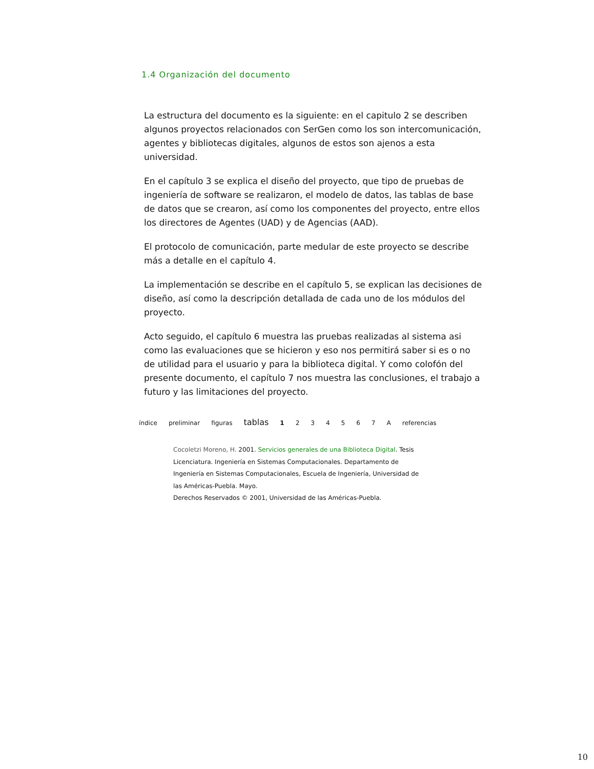1.4 Organización del documento
La estructura del documento es la siguiente: en el capitulo 2 se describen algunos proyectos relacionados con SerGen como los son intercomunicación, agentes y bibliotecas digitales, algunos de estos son ajenos a esta universidad.
En el capítulo 3 se explica el diseño del proyecto, que tipo de pruebas de ingeniería de software se realizaron, el modelo de datos, las tablas de base de datos que se crearon, así como los componentes del proyecto, entre ellos los directores de Agentes (UAD) y de Agencias (AAD).
El protocolo de comunicación, parte medular de este proyecto se describe más a detalle en el capítulo 4.
La implementación se describe en el capítulo 5, se explican las decisiones de diseño, así como la descripción detallada de cada uno de los módulos del proyecto.
Acto seguido, el capítulo 6 muestra las pruebas realizadas al sistema asi como las evaluaciones que se hicieron y eso nos permitirá saber si es o no de utilidad para el usuario y para la biblioteca digital. Y como colofón del presente documento, el capítulo 7 nos muestra las conclusiones, el trabajo a futuro y las limitaciones del proyecto.
índice preliminar figuras tablas 1 2 3 4 5 6 7 A referencias
Cocoletzi Moreno, H. 2001. Servicios generales de una Biblioteca Digital. Tesis Licenciatura. Ingeniería en Sistemas Computacionales. Departamento de Ingeniería en Sistemas Computacionales, Escuela de Ingeniería, Universidad de las Américas-Puebla. Mayo.
Derechos Reservados © 2001, Universidad de las Américas-Puebla.
10